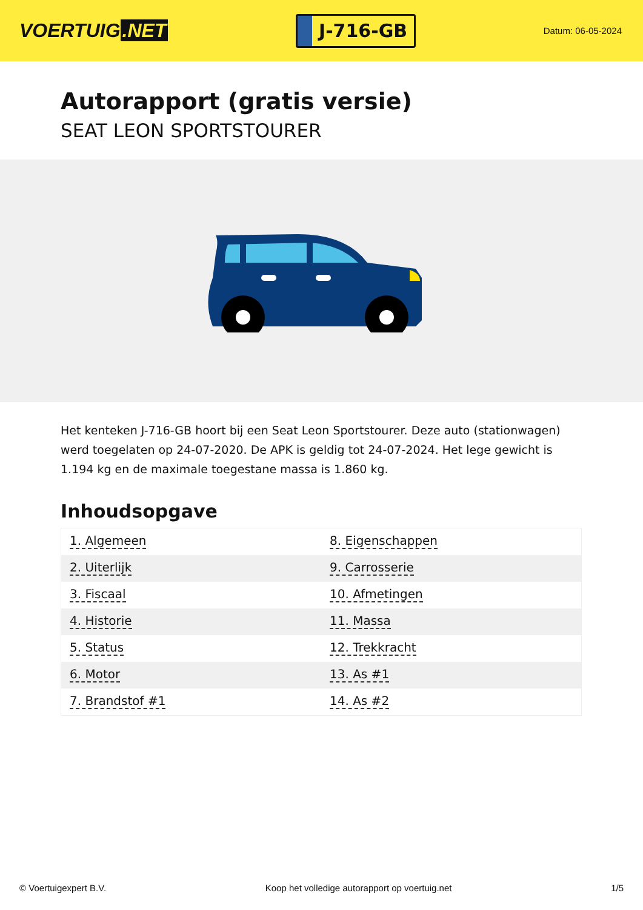VOERTUIG.NET
J-716-GB
Datum: 06-05-2024
Autorapport (gratis versie)
SEAT LEON SPORTSTOURER
Het kenteken J-716-GB hoort bij een Seat Leon Sportstourer. Deze auto (stationwagen) werd toegelaten op 24-07-2020. De APK is geldig tot 24-07-2024. Het lege gewicht is 1.194 kg en de maximale toegestane massa is 1.860 kg.
Inhoudsopgave
| 1. Algemeen | 8. Eigenschappen |
| 2. Uiterlijk | 9. Carrosserie |
| 3. Fiscaal | 10. Afmetingen |
| 4. Historie | 11. Massa |
| 5. Status | 12. Trekkracht |
| 6. Motor | 13. As #1 |
| 7. Brandstof #1 | 14. As #2 |
© Voertuigexpert B.V. Koop het volledige autorapport op voertuig.net 1/5